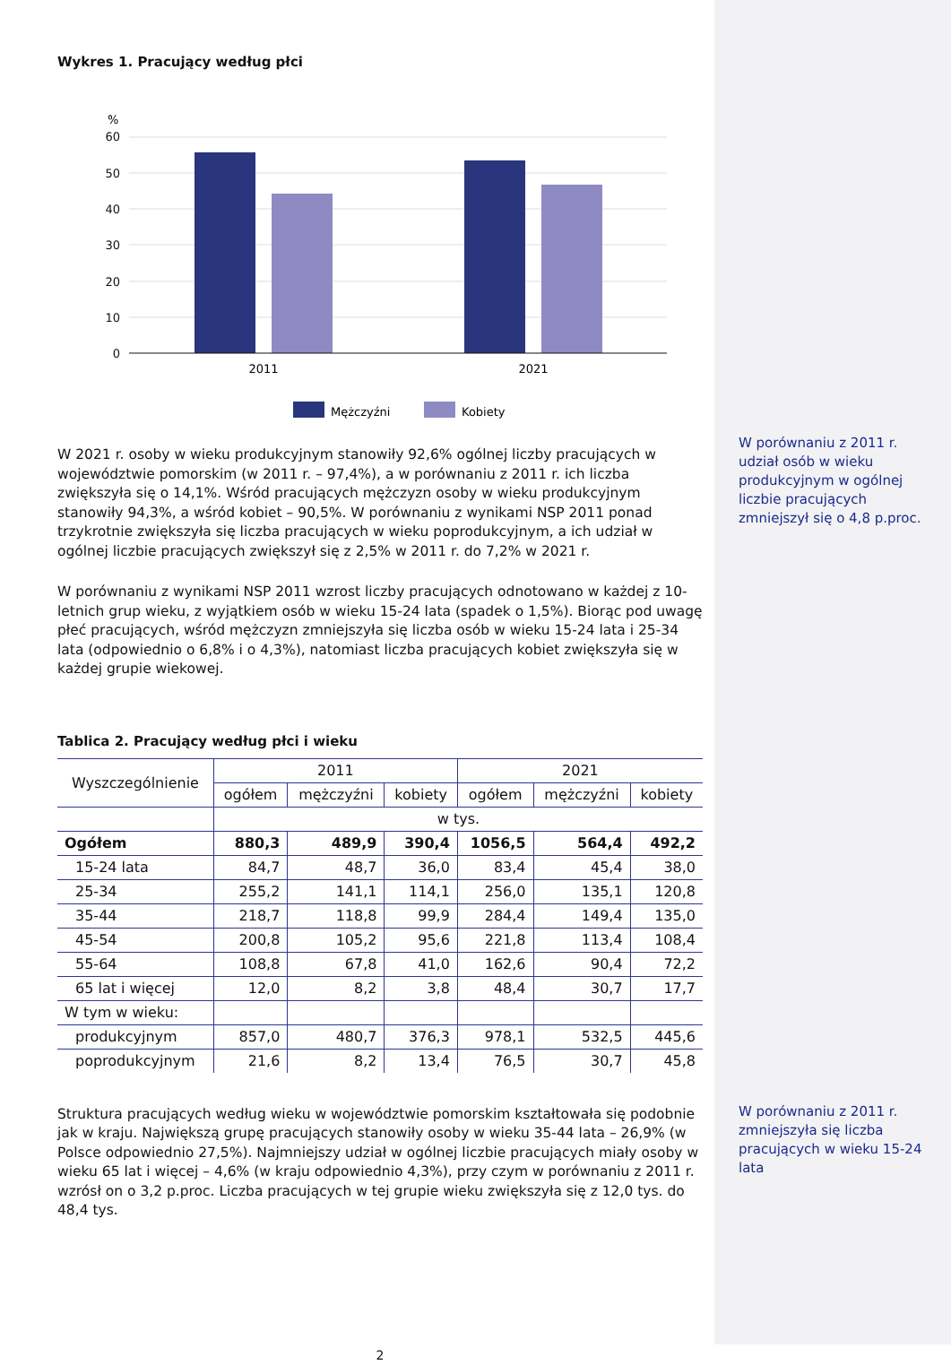Wykres 1. Pracujący według płci
%
60
50
40
30
20
10
0
2011
2021
Mężczyźni
Kobiety
W 2021 r. osoby w wieku produkcyjnym stanowiły 92,6% ogólnej liczby pracujących w województwie pomorskim (w 2011 r. – 97,4%), a w porównaniu z 2011 r. ich liczba zwiększyła się o 14,1%. Wśród pracujących mężczyzn osoby w wieku produkcyjnym stanowiły 94,3%, a wśród kobiet – 90,5%. W porównaniu z wynikami NSP 2011 ponad trzykrotnie zwiększyła się liczba pracujących w wieku poprodukcyjnym, a ich udział w ogólnej liczbie pracujących zwiększył się z 2,5% w 2011 r. do 7,2% w 2021 r.
W porównaniu z wynikami NSP 2011 wzrost liczby pracujących odnotowano w każdej z 10-letnich grup wieku, z wyjątkiem osób w wieku 15-24 lata (spadek o 1,5%). Biorąc pod uwagę płeć pracujących, wśród mężczyzn zmniejszyła się liczba osób w wieku 15-24 lata i 25-34 lata (odpowiednio o 6,8% i o 4,3%), natomiast liczba pracujących kobiet zwiększyła się w każdej grupie wiekowej.
Tablica 2. Pracujący według płci i wieku
| Wyszczególnienie | 2011 | | | 2021 | | |
| --- | --- | --- | --- | --- | --- | --- |
| | ogółem | mężczyźni | kobiety | ogółem | mężczyźni | kobiety |
| | w tys. | | | | | |
| Ogółem | 880,3 | 489,9 | 390,4 | 1056,5 | 564,4 | 492,2 |
| 15-24 lata | 84,7 | 48,7 | 36,0 | 83,4 | 45,4 | 38,0 |
| 25-34 | 255,2 | 141,1 | 114,1 | 256,0 | 135,1 | 120,8 |
| 35-44 | 218,7 | 118,8 | 99,9 | 284,4 | 149,4 | 135,0 |
| 45-54 | 200,8 | 105,2 | 95,6 | 221,8 | 113,4 | 108,4 |
| 55-64 | 108,8 | 67,8 | 41,0 | 162,6 | 90,4 | 72,2 |
| 65 lat i więcej | 12,0 | 8,2 | 3,8 | 48,4 | 30,7 | 17,7 |
| W tym w wieku: | | | | | | |
| produkcyjnym | 857,0 | 480,7 | 376,3 | 978,1 | 532,5 | 445,6 |
| poprodukcyjnym | 21,6 | 8,2 | 13,4 | 76,5 | 30,7 | 45,8 |
Struktura pracujących według wieku w województwie pomorskim kształtowała się podobnie jak w kraju. Największą grupę pracujących stanowiły osoby w wieku 35-44 lata – 26,9% (w Polsce odpowiednio 27,5%). Najmniejszy udział w ogólnej liczbie pracujących miały osoby w wieku 65 lat i więcej – 4,6% (w kraju odpowiednio 4,3%), przy czym w porównaniu z 2011 r. wzrósł on o 3,2 p.proc. Liczba pracujących w tej grupie wieku zwiększyła się z 12,0 tys. do 48,4 tys.
2
W porównaniu z 2011 r. udział osób w wieku produkcyjnym w ogólnej liczbie pracujących zmniejszył się o 4,8 p.proc.
W porównaniu z 2011 r. zmniejszyła się liczba pracujących w wieku 15-24 lata